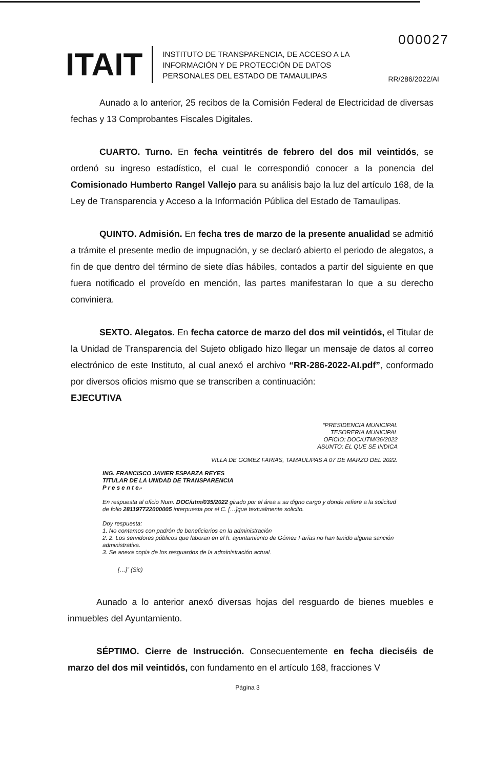000027
ITAIT
INSTITUTO DE TRANSPARENCIA, DE ACCESO A LA INFORMACIÓN Y DE PROTECCIÓN DE DATOS PERSONALES DEL ESTADO DE TAMAULIPAS
RR/286/2022/AI
Aunado a lo anterior, 25 recibos de la Comisión Federal de Electricidad de diversas fechas y 13 Comprobantes Fiscales Digitales.
CUARTO. Turno. En fecha veintitrés de febrero del dos mil veintidós, se ordenó su ingreso estadístico, el cual le correspondió conocer a la ponencia del Comisionado Humberto Rangel Vallejo para su análisis bajo la luz del artículo 168, de la Ley de Transparencia y Acceso a la Información Pública del Estado de Tamaulipas.
QUINTO. Admisión. En fecha tres de marzo de la presente anualidad se admitió a trámite el presente medio de impugnación, y se declaró abierto el periodo de alegatos, a fin de que dentro del término de siete días hábiles, contados a partir del siguiente en que fuera notificado el proveído en mención, las partes manifestaran lo que a su derecho conviniera.
SEXTO. Alegatos. En fecha catorce de marzo del dos mil veintidós, el Titular de la Unidad de Transparencia del Sujeto obligado hizo llegar un mensaje de datos al correo electrónico de este Instituto, al cual anexó el archivo “RR-286-2022-AI.pdf”, conformado por diversos oficios mismo que se transcriben a continuación:
EJECUTIVA
“PRESIDENCIA MUNICIPAL
TESORERIA MUNICIPAL
OFICIO: DOC/UTM/36/2022
ASUNTO: EL QUE SE INDICA
VILLA DE GOMEZ FARIAS, TAMAULIPAS A 07 DE MARZO DEL 2022.
ING. FRANCISCO JAVIER ESPARZA REYES
TITULAR DE LA UNIDAD DE TRANSPARENCIA
P r e s e n t e.-
En respuesta al oficio Num. DOC/utm/035/2022 girado por el área a su digno cargo y donde refiere a la solicitud de folio 281197722000005 interpuesta por el C. […]que textualmente solicito.
Doy respuesta:
1. No contamos con padrón de beneficierios en la administración
2. 2. Los servidores públicos que laboran en el h. ayuntamiento de Gómez Farías no han tenido alguna sanción administrativa.
3. Se anexa copia de los resguardos de la administración actual.
[…]” (Sic)
Aunado a lo anterior anexó diversas hojas del resguardo de bienes muebles e inmuebles del Ayuntamiento.
SÉPTIMO. Cierre de Instrucción. Consecuentemente en fecha dieciséis de marzo del dos mil veintidós, con fundamento en el artículo 168, fracciones V
Página 3